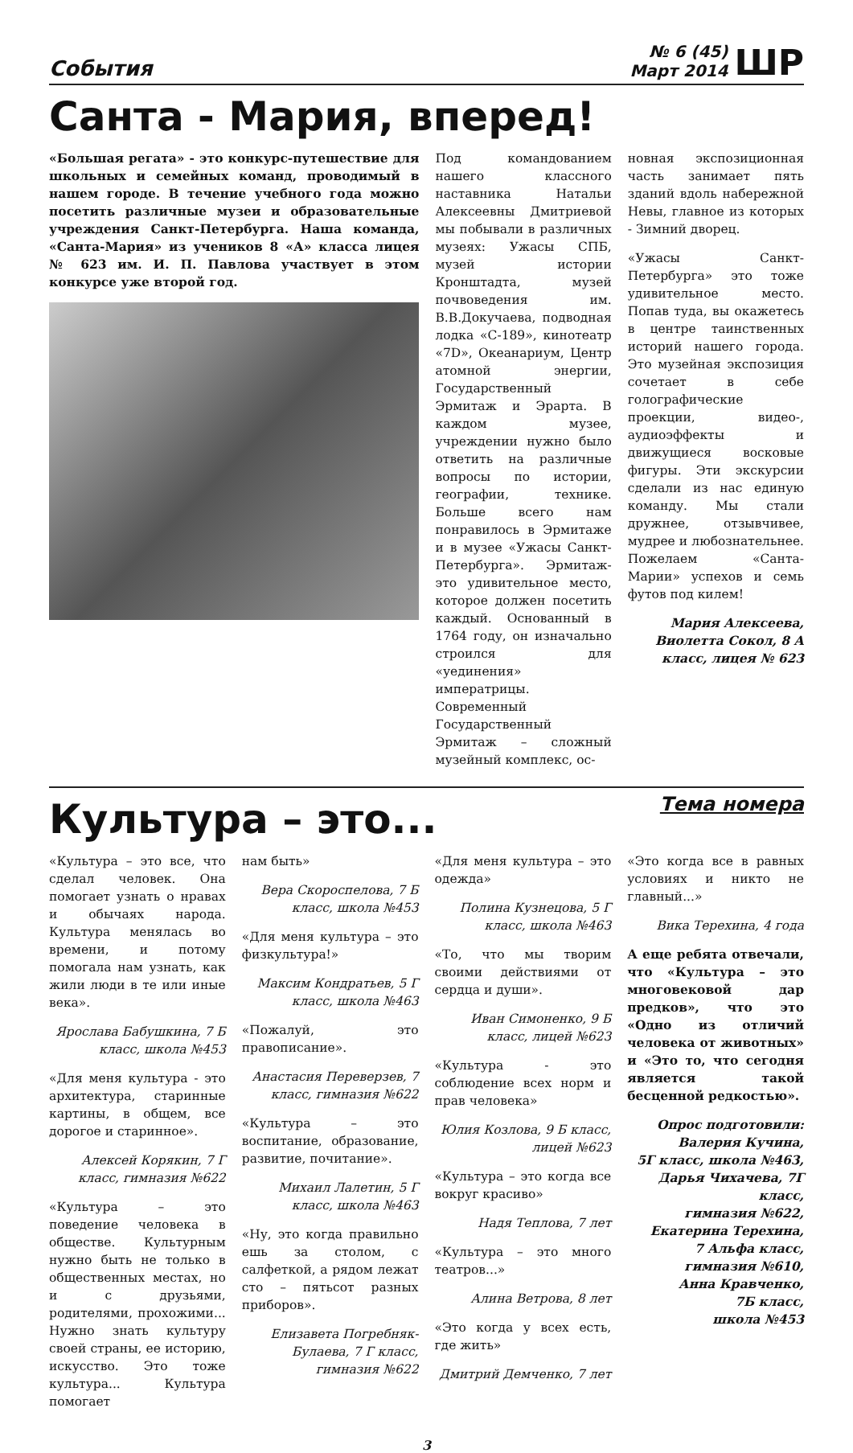События
№ 6 (45)
Март 2014
ШР
Санта - Мария, вперед!
«Большая регата» - это конкурс-путешествие для школьных и семейных команд, проводимый в нашем городе. В течение учебного года можно посетить различные музеи и образовательные учреждения Санкт-Петербурга. Наша команда, «Санта-Мария» из учеников 8 «А» класса лицея № 623 им. И. П. Павлова участвует в этом конкурсе уже второй год.
Под командованием нашего классного наставника Натальи Алексеевны Дмитриевой мы побывали в различных музеях: Ужасы СПБ, музей истории Кронштадта, музей почвоведения им. В.В.Докучаева, подводная лодка «С-189», кинотеатр «7D», Океанариум, Центр атомной энергии, Государственный Эрмитаж и Эрарта. В каждом музее, учреждении нужно было ответить на различные вопросы по истории, географии, технике. Больше всего нам понравилось в Эрмитаже и в музее «Ужасы Санкт-Петербурга». Эрмитаж-это удивительное место, которое должен посетить каждый. Основанный в 1764 году, он изначально строился для «уединения» императрицы. Современный Государственный Эрмитаж – сложный музейный комплекс, ос-
новная экспозиционная часть занимает пять зданий вдоль набережной Невы, главное из которых - Зимний дворец.
«Ужасы Санкт-Петербурга» это тоже удивительное место. Попав туда, вы окажетесь в центре таинственных историй нашего города. Это музейная экспозиция сочетает в себе голографические проекции, видео-, аудиоэффекты и движущиеся восковые фигуры. Эти экскурсии сделали из нас единую команду. Мы стали дружнее, отзывчивее, мудрее и любознательнее. Пожелаем «Санта- Марии» успехов и семь футов под килем!
Мария Алексеева, Виолетта Сокол, 8 А класс, лицея № 623
Культура – это...
Тема номера
«Культура – это все, что сделал человек. Она помогает узнать о нравах и обычаях народа. Культура менялась во времени, и потому помогала нам узнать, как жили люди в те или иные века».
Ярослава Бабушкина, 7 Б класс, школа №453
«Для меня культура - это архитектура, старинные картины, в общем, все дорогое и старинное».
Алексей Корякин, 7 Г класс, гимназия №622
«Культура – это поведение человека в обществе. Культурным нужно быть не только в общественных местах, но и с друзьями, родителями, прохожими... Нужно знать культуру своей страны, ее историю, искусство. Это тоже культура... Культура помогает
нам быть»
Вера Скороспелова, 7 Б класс, школа №453
«Для меня культура – это физкультура!»
Максим Кондратьев, 5 Г класс, школа №463
«Пожалуй, это правописание».
Анастасия Переверзев, 7 класс, гимназия №622
«Культура – это воспитание, образование, развитие, почитание».
Михаил Лалетин, 5 Г класс, школа №463
«Ну, это когда правильно ешь за столом, с салфеткой, а рядом лежат сто – пятьсот разных приборов».
Елизавета Погребняк-Булаева, 7 Г класс, гимназия №622
«Для меня культура – это одежда»
Полина Кузнецова, 5 Г класс, школа №463
«То, что мы творим своими действиями от сердца и души».
Иван Симоненко, 9 Б класс, лицей №623
«Культура - это соблюдение всех норм и прав человека»
Юлия Козлова, 9 Б класс, лицей №623
«Культура – это когда все вокруг красиво»
Надя Теплова, 7 лет
«Культура – это много театров...»
Алина Ветрова, 8 лет
«Это когда у всех есть, где жить»
Дмитрий Демченко, 7 лет
«Это когда все в равных условиях и никто не главный...»
Вика Терехина, 4 года
А еще ребята отвечали, что «Культура – это многовековой дар предков», что это «Одно из отличий человека от животных» и «Это то, что сегодня является такой бесценной редкостью».
Опрос подготовили:
Валерия Кучина,
5Г класс, школа №463,
Дарья Чихачева, 7Г класс,
гимназия №622,
Екатерина Терехина,
7 Альфа класс,
гимназия №610,
Анна Кравченко,
7Б класс,
школа №453
3